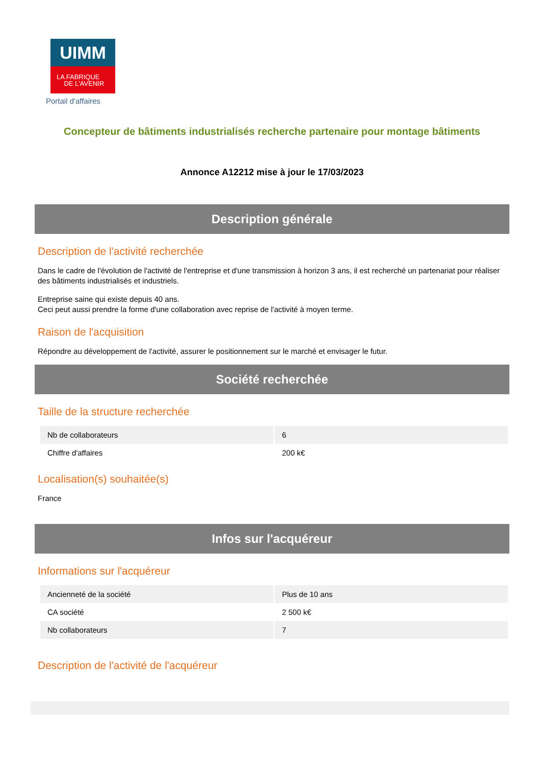UIMM
LA FABRIQUE
DE L'AVENIR
Portail d'affaires
Concepteur de bâtiments industrialisés recherche partenaire pour montage bâtiments
Annonce A12212 mise à jour le 17/03/2023
Description générale
Description de l'activité recherchée
Dans le cadre de l'évolution de l'activité de l'entreprise et d'une transmission à horizon 3 ans, il est recherché un partenariat pour réaliser des bâtiments industrialisés et industriels.
Entreprise saine qui existe depuis 40 ans.
Ceci peut aussi prendre la forme d'une collaboration avec reprise de l'activité à moyen terme.
Raison de l'acquisition
Répondre au développement de l'activité, assurer le positionnement sur le marché et envisager le futur.
Société recherchée
Taille de la structure recherchée
| Nb de collaborateurs | 6 |
| Chiffre d'affaires | 200 k€ |
Localisation(s) souhaitée(s)
France
Infos sur l'acquéreur
Informations sur l'acquéreur
| Ancienneté de la société | Plus de 10 ans |
| CA société | 2 500 k€ |
| Nb collaborateurs | 7 |
Description de l'activité de l'acquéreur